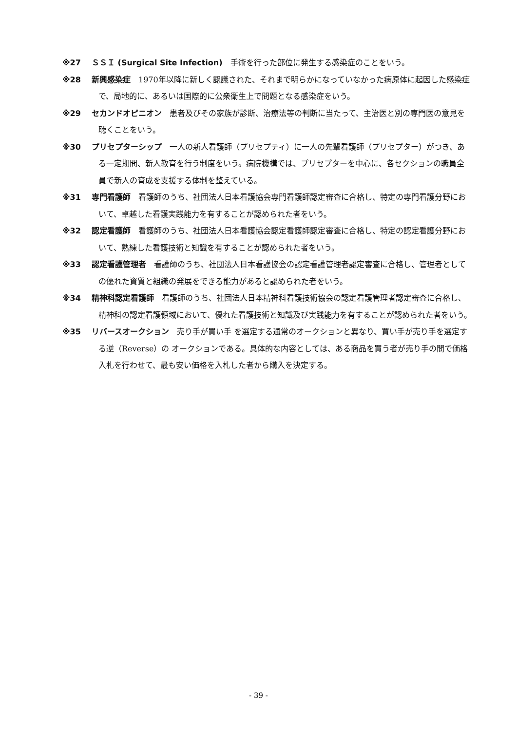※27 ＳＳＩ (Surgical Site Infection)　手術を行った部位に発生する感染症のことをいう。
※28 新興感染症　1970年以降に新しく認識された、それまで明らかになっていなかった病原体に起因した感染症で、局地的に、あるいは国際的に公衆衛生上で問題となる感染症をいう。
※29 セカンドオピニオン　患者及びその家族が診断、治療法等の判断に当たって、主治医と別の専門医の意見を聴くことをいう。
※30 プリセプターシップ　一人の新人看護師（プリセプティ）に一人の先輩看護師（プリセプター）がつき、ある一定期間、新人教育を行う制度をいう。病院機構では、プリセプターを中心に、各セクションの職員全員で新人の育成を支援する体制を整えている。
※31 専門看護師　看護師のうち、社団法人日本看護協会専門看護師認定審査に合格し、特定の専門看護分野において、卓越した看護実践能力を有することが認められた者をいう。
※32 認定看護師　看護師のうち、社団法人日本看護協会認定看護師認定審査に合格し、特定の認定看護分野において、熟練した看護技術と知識を有することが認められた者をいう。
※33 認定看護管理者　看護師のうち、社団法人日本看護協会の認定看護管理者認定審査に合格し、管理者としての優れた資質と組織の発展をできる能力があると認められた者をいう。
※34 精神科認定看護師　看護師のうち、社団法人日本精神科看護技術協会の認定看護管理者認定審査に合格し、精神科の認定看護領域において、優れた看護技術と知識及び実践能力を有することが認められた者をいう。
※35 リバースオークション　売り手が買い手 を選定する通常のオークションと異なり、買い手が売り手を選定する逆（Reverse）の オークションである。具体的な内容としては、ある商品を買う者が売り手の間で価格入札を行わせて、最も安い価格を入札した者から購入を決定する。
- 39 -